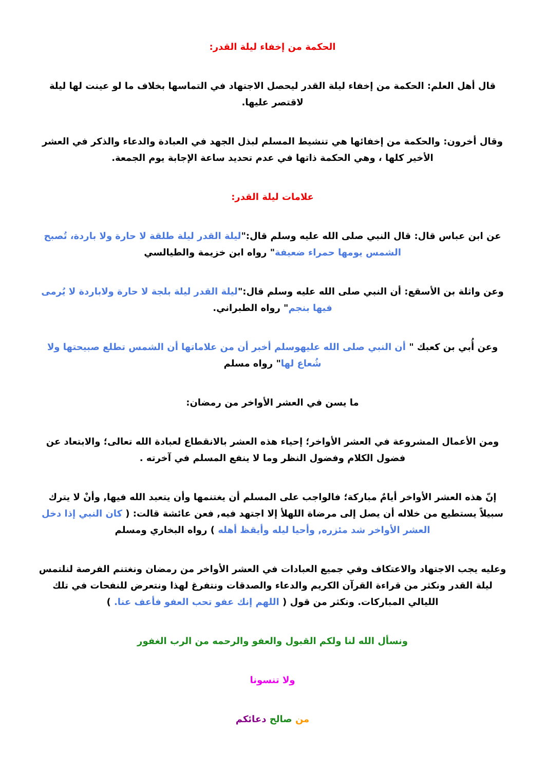الحكمة من إخفاء ليلة القدر:
قال أهل العلم: الحكمة من إخفاء ليلة القدر ليحصل الاجتهاد في التماسها بخلاف ما لو عينت لها ليلة لاقتصر عليها.
وقال أخرون: والحكمة من إخفائها هي تنشيط المسلم لبذل الجهد في العبادة والدعاء والذكر في العشر الأخير كلها ، وهي الحكمة ذاتها في عدم تحديد ساعة الإجابة يوم الجمعة.
علامات ليلة القدر:
عن ابن عباس قال: قال النبي صلى الله عليه وسلم قال:"ليلة القدر ليلة طلقة لا حارة ولا باردة، تُصبح الشمس يومها حمراء ضعيفة" رواه ابن خزيمة والطيالسي
وعن واثلة بن الأسقع: أن النبي صلى الله عليه وسلم قال:"ليلة القدر ليلة بلجة لا حارة ولاباردة لا يُرمى فيها بنجم" رواه الطبراني.
وعن أُبي بن كعبك " أن النبي صلى الله عليهوسلم أخبر أن من علاماتها أن الشمس تطلع صبيحتها ولا شُعاع لها" رواه مسلم
ما يسن في العشر الأواخر من رمضان:
ومن الأعمال المشروعة في العشر الأواخر؛ إحياء هذه العشر بالانقطاع لعبادة الله تعالى؛ والابتعاد عن فضول الكلام وفضول النظر وما لا ينفع المسلم في آخرته .
إنّ هذه العشر الأواخر أيامٌ مباركة؛ فالواجب على المسلم أن يغتنمها وأن يتعبد الله فيها, وأنْ لا يترك سبيلاً يستطيع من خلاله أن يصل إلى مرضاة اللهلأ إلا اجتهد فيه, فعن عائشة قالت: ( كان النبي إذا دخل العشر الأواخر شد مئزره, وأحيا ليله وأيقظ أهله ) رواه البخاري ومسلم
وعليه يجب الاجتهاد والاعتكاف وفي جميع العبادات في العشر الأواخر من رمضان ونغتنم الفرصة لنلتمس ليلة القدر ونكثر من قراءة القرآن الكريم والدعاء والصدقات ونتفرغ لهذا ونتعرض للنفحات في تلك الليالي المباركات. ونكثر من قول ( اللهم إنك عفو تحب العفو فأعف عنا. )
ونسأل الله لنا ولكم القبول والعفو والرحمه من الرب الغفور
ولا تنسونا
من صالح دعائكم